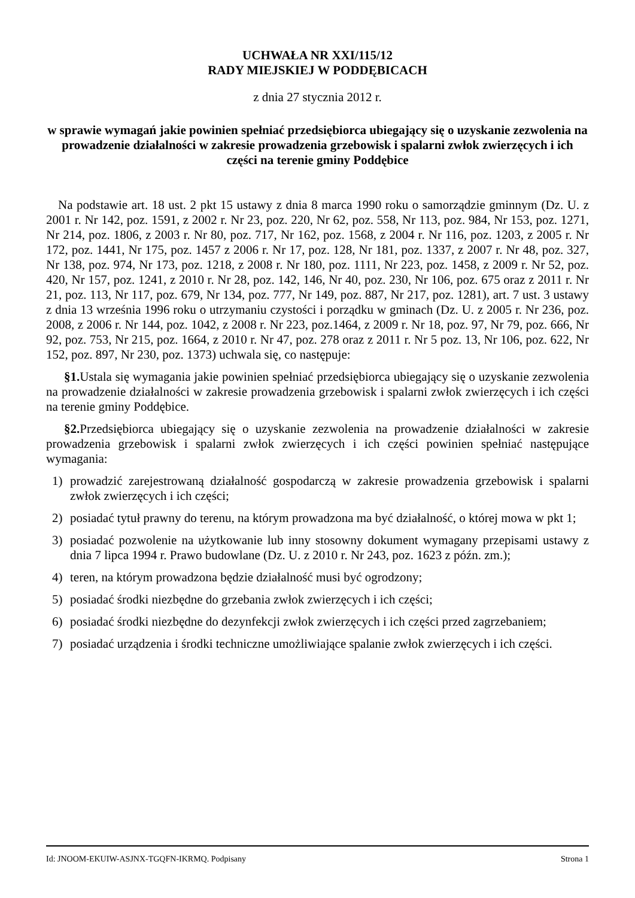UCHWAŁA NR XXI/115/12
RADY MIEJSKIEJ W PODDĘBICACH
z dnia 27 stycznia 2012 r.
w sprawie wymagań jakie powinien spełniać przedsiębiorca ubiegający się o uzyskanie zezwolenia na prowadzenie działalności w zakresie prowadzenia grzebowisk i spalarni zwłok zwierzęcych i ich części na terenie gminy Poddębice
Na podstawie art. 18 ust. 2 pkt 15 ustawy z dnia 8 marca 1990 roku o samorządzie gminnym (Dz. U. z 2001 r. Nr 142, poz. 1591, z 2002 r. Nr 23, poz. 220, Nr 62, poz. 558, Nr 113, poz. 984, Nr 153, poz. 1271, Nr 214, poz. 1806, z 2003 r. Nr 80, poz. 717, Nr 162, poz. 1568, z 2004 r. Nr 116, poz. 1203, z 2005 r. Nr 172, poz. 1441, Nr 175, poz. 1457 z 2006 r. Nr 17, poz. 128, Nr 181, poz. 1337, z 2007 r. Nr 48, poz. 327, Nr 138, poz. 974, Nr 173, poz. 1218, z 2008 r. Nr 180, poz. 1111, Nr 223, poz. 1458, z 2009 r. Nr 52, poz. 420, Nr 157, poz. 1241, z 2010 r. Nr 28, poz. 142, 146, Nr 40, poz. 230, Nr 106, poz. 675 oraz z 2011 r. Nr 21, poz. 113, Nr 117, poz. 679, Nr 134, poz. 777, Nr 149, poz. 887, Nr 217, poz. 1281), art. 7 ust. 3 ustawy z dnia 13 września 1996 roku o utrzymaniu czystości i porządku w gminach (Dz. U. z 2005 r. Nr 236, poz. 2008, z 2006 r. Nr 144, poz. 1042, z 2008 r. Nr 223, poz.1464, z 2009 r. Nr 18, poz. 97, Nr 79, poz. 666, Nr 92, poz. 753, Nr 215, poz. 1664, z 2010 r. Nr 47, poz. 278 oraz z 2011 r. Nr 5 poz. 13, Nr 106, poz. 622, Nr 152, poz. 897, Nr 230, poz. 1373) uchwala się, co następuje:
§1. Ustala się wymagania jakie powinien spełniać przedsiębiorca ubiegający się o uzyskanie zezwolenia na prowadzenie działalności w zakresie prowadzenia grzebowisk i spalarni zwłok zwierzęcych i ich części na terenie gminy Poddębice.
§2. Przedsiębiorca ubiegający się o uzyskanie zezwolenia na prowadzenie działalności w zakresie prowadzenia grzebowisk i spalarni zwłok zwierzęcych i ich części powinien spełniać następujące wymagania:
1) prowadzić zarejestrowaną działalność gospodarczą w zakresie prowadzenia grzebowisk i spalarni zwłok zwierzęcych i ich części;
2) posiadać tytuł prawny do terenu, na którym prowadzona ma być działalność, o której mowa w pkt 1;
3) posiadać pozwolenie na użytkowanie lub inny stosowny dokument wymagany przepisami ustawy z dnia 7 lipca 1994 r. Prawo budowlane (Dz. U. z 2010 r. Nr 243, poz. 1623 z późn. zm.);
4) teren, na którym prowadzona będzie działalność musi być ogrodzony;
5) posiadać środki niezbędne do grzebania zwłok zwierzęcych i ich części;
6) posiadać środki niezbędne do dezynfekcji zwłok zwierzęcych i ich części przed zagrzebaniem;
7) posiadać urządzenia i środki techniczne umożliwiające spalanie zwłok zwierzęcych i ich części.
Id: JNOOM-EKUIW-ASJNX-TGQFN-IKRMQ. Podpisany Strona 1